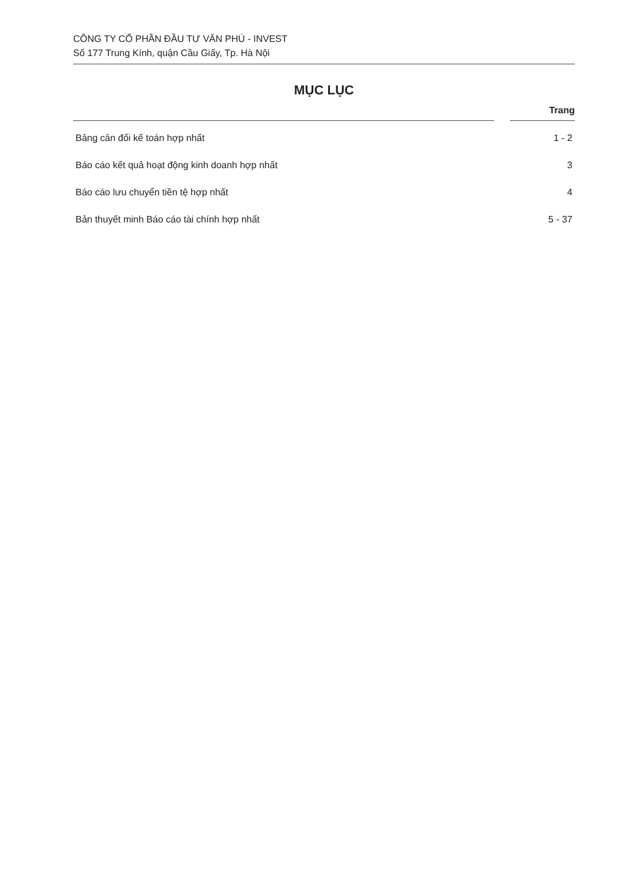CÔNG TY CỔ PHẦN ĐẦU TƯ VĂN PHÚ - INVEST
Số 177 Trung Kính, quận Cầu Giấy, Tp. Hà Nội
MỤC LỤC
Trang
Bảng cân đối kế toán hợp nhất 1 - 2
Báo cáo kết quả hoạt động kinh doanh hợp nhất 3
Báo cáo lưu chuyển tiền tệ hợp nhất 4
Bản thuyết minh Báo cáo tài chính hợp nhất 5 - 37